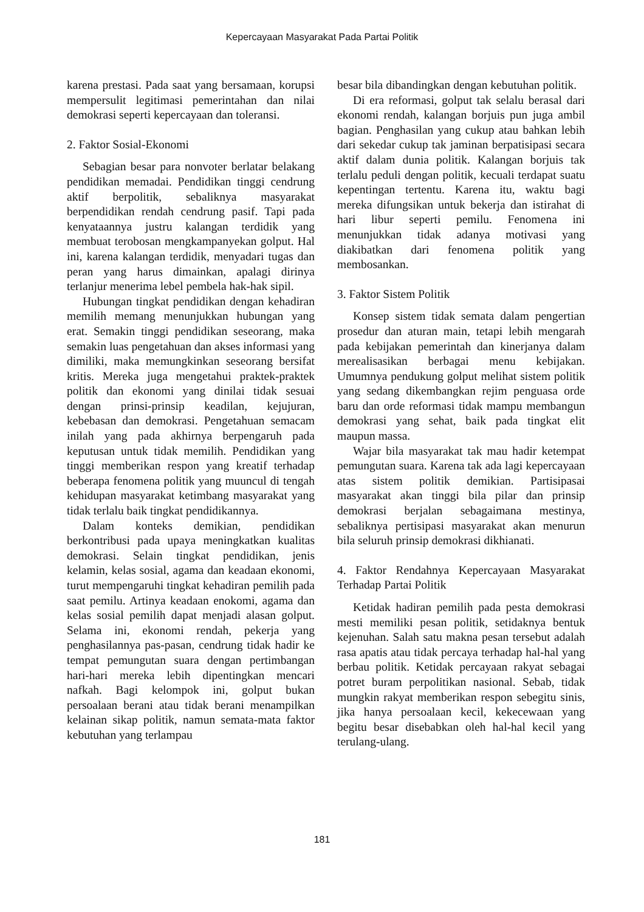Kepercayaan Masyarakat Pada Partai Politik
karena prestasi. Pada saat yang bersamaan, korupsi mempersulit legitimasi pemerintahan dan nilai demokrasi seperti kepercayaan dan toleransi.
2. Faktor Sosial-Ekonomi
Sebagian besar para nonvoter berlatar belakang pendidikan memadai. Pendidikan tinggi cendrung aktif berpolitik, sebaliknya masyarakat berpendidikan rendah cendrung pasif. Tapi pada kenyataannya justru kalangan terdidik yang membuat terobosan mengkampanyekan golput. Hal ini, karena kalangan terdidik, menyadari tugas dan peran yang harus dimainkan, apalagi dirinya terlanjur menerima lebel pembela hak-hak sipil.
Hubungan tingkat pendidikan dengan kehadiran memilih memang menunjukkan hubungan yang erat. Semakin tinggi pendidikan seseorang, maka semakin luas pengetahuan dan akses informasi yang dimiliki, maka memungkinkan seseorang bersifat kritis. Mereka juga mengetahui praktek-praktek politik dan ekonomi yang dinilai tidak sesuai dengan prinsi-prinsip keadilan, kejujuran, kebebasan dan demokrasi. Pengetahuan semacam inilah yang pada akhirnya berpengaruh pada keputusan untuk tidak memilih. Pendidikan yang tinggi memberikan respon yang kreatif terhadap beberapa fenomena politik yang muuncul di tengah kehidupan masyarakat ketimbang masyarakat yang tidak terlalu baik tingkat pendidikannya.
Dalam konteks demikian, pendidikan berkontribusi pada upaya meningkatkan kualitas demokrasi. Selain tingkat pendidikan, jenis kelamin, kelas sosial, agama dan keadaan ekonomi, turut mempengaruhi tingkat kehadiran pemilih pada saat pemilu. Artinya keadaan enokomi, agama dan kelas sosial pemilih dapat menjadi alasan golput. Selama ini, ekonomi rendah, pekerja yang penghasilannya pas-pasan, cendrung tidak hadir ke tempat pemungutan suara dengan pertimbangan hari-hari mereka lebih dipentingkan mencari nafkah. Bagi kelompok ini, golput bukan persoalaan berani atau tidak berani menampilkan kelainan sikap politik, namun semata-mata faktor kebutuhan yang terlampau
besar bila dibandingkan dengan kebutuhan politik.
Di era reformasi, golput tak selalu berasal dari ekonomi rendah, kalangan borjuis pun juga ambil bagian. Penghasilan yang cukup atau bahkan lebih dari sekedar cukup tak jaminan berpatisipasi secara aktif dalam dunia politik. Kalangan borjuis tak terlalu peduli dengan politik, kecuali terdapat suatu kepentingan tertentu. Karena itu, waktu bagi mereka difungsikan untuk bekerja dan istirahat di hari libur seperti pemilu. Fenomena ini menunjukkan tidak adanya motivasi yang diakibatkan dari fenomena politik yang membosankan.
3. Faktor Sistem Politik
Konsep sistem tidak semata dalam pengertian prosedur dan aturan main, tetapi lebih mengarah pada kebijakan pemerintah dan kinerjanya dalam merealisasikan berbagai menu kebijakan. Umumnya pendukung golput melihat sistem politik yang sedang dikembangkan rejim penguasa orde baru dan orde reformasi tidak mampu membangun demokrasi yang sehat, baik pada tingkat elit maupun massa.
Wajar bila masyarakat tak mau hadir ketempat pemungutan suara. Karena tak ada lagi kepercayaan atas sistem politik demikian. Partisipasai masyarakat akan tinggi bila pilar dan prinsip demokrasi berjalan sebagaimana mestinya, sebaliknya pertisipasi masyarakat akan menurun bila seluruh prinsip demokrasi dikhianati.
4. Faktor Rendahnya Kepercayaan Masyarakat Terhadap Partai Politik
Ketidak hadiran pemilih pada pesta demokrasi mesti memiliki pesan politik, setidaknya bentuk kejenuhan. Salah satu makna pesan tersebut adalah rasa apatis atau tidak percaya terhadap hal-hal yang berbau politik. Ketidak percayaan rakyat sebagai potret buram perpolitikan nasional. Sebab, tidak mungkin rakyat memberikan respon sebegitu sinis, jika hanya persoalaan kecil, kekecewaan yang begitu besar disebabkan oleh hal-hal kecil yang terulang-ulang.
181